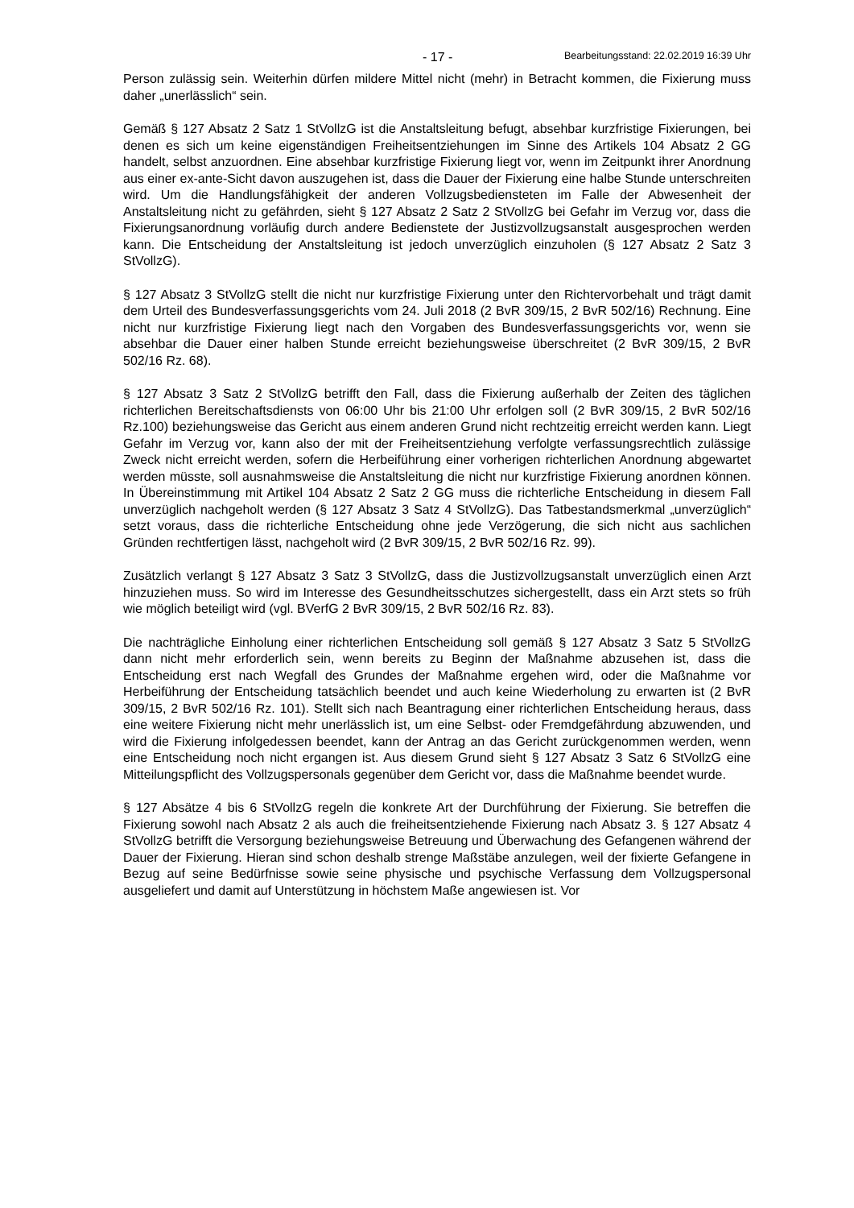- 17 - Bearbeitungsstand: 22.02.2019 16:39 Uhr
Person zulässig sein. Weiterhin dürfen mildere Mittel nicht (mehr) in Betracht kommen, die Fixierung muss daher „unerlässlich“ sein.
Gemäß § 127 Absatz 2 Satz 1 StVollzG ist die Anstaltsleitung befugt, absehbar kurzfristige Fixierungen, bei denen es sich um keine eigenständigen Freiheitsentziehungen im Sinne des Artikels 104 Absatz 2 GG handelt, selbst anzuordnen. Eine absehbar kurzfristige Fixierung liegt vor, wenn im Zeitpunkt ihrer Anordnung aus einer ex-ante-Sicht davon auszugehen ist, dass die Dauer der Fixierung eine halbe Stunde unterschreiten wird. Um die Handlungsfähigkeit der anderen Vollzugsbediensteten im Falle der Abwesenheit der Anstaltsleitung nicht zu gefährden, sieht § 127 Absatz 2 Satz 2 StVollzG bei Gefahr im Verzug vor, dass die Fixierungsanordnung vorläufig durch andere Bedienstete der Justizvollzugsanstalt ausgesprochen werden kann. Die Entscheidung der Anstaltsleitung ist jedoch unverzüglich einzuholen (§ 127 Absatz 2 Satz 3 StVollzG).
§ 127 Absatz 3 StVollzG stellt die nicht nur kurzfristige Fixierung unter den Richtervorbehalt und trägt damit dem Urteil des Bundesverfassungsgerichts vom 24. Juli 2018 (2 BvR 309/15, 2 BvR 502/16) Rechnung. Eine nicht nur kurzfristige Fixierung liegt nach den Vorgaben des Bundesverfassungsgerichts vor, wenn sie absehbar die Dauer einer halben Stunde erreicht beziehungsweise überschreitet (2 BvR 309/15, 2 BvR 502/16 Rz. 68).
§ 127 Absatz 3 Satz 2 StVollzG betrifft den Fall, dass die Fixierung außerhalb der Zeiten des täglichen richterlichen Bereitschaftsdiensts von 06:00 Uhr bis 21:00 Uhr erfolgen soll (2 BvR 309/15, 2 BvR 502/16 Rz.100) beziehungsweise das Gericht aus einem anderen Grund nicht rechtzeitig erreicht werden kann. Liegt Gefahr im Verzug vor, kann also der mit der Freiheitsentziehung verfolgte verfassungsrechtlich zulässige Zweck nicht erreicht werden, sofern die Herbeiführung einer vorherigen richterlichen Anordnung abgewartet werden müsste, soll ausnahmsweise die Anstaltsleitung die nicht nur kurzfristige Fixierung anordnen können. In Übereinstimmung mit Artikel 104 Absatz 2 Satz 2 GG muss die richterliche Entscheidung in diesem Fall unverzüglich nachgeholt werden (§ 127 Absatz 3 Satz 4 StVollzG). Das Tatbestandsmerkmal „unverzüglich“ setzt voraus, dass die richterliche Entscheidung ohne jede Verzögerung, die sich nicht aus sachlichen Gründen rechtfertigen lässt, nachgeholt wird (2 BvR 309/15, 2 BvR 502/16 Rz. 99).
Zusätzlich verlangt § 127 Absatz 3 Satz 3 StVollzG, dass die Justizvollzugsanstalt unverzüglich einen Arzt hinzuziehen muss. So wird im Interesse des Gesundheitsschutzes sichergestellt, dass ein Arzt stets so früh wie möglich beteiligt wird (vgl. BVerfG 2 BvR 309/15, 2 BvR 502/16 Rz. 83).
Die nachträgliche Einholung einer richterlichen Entscheidung soll gemäß § 127 Absatz 3 Satz 5 StVollzG dann nicht mehr erforderlich sein, wenn bereits zu Beginn der Maßnahme abzusehen ist, dass die Entscheidung erst nach Wegfall des Grundes der Maßnahme ergehen wird, oder die Maßnahme vor Herbeiführung der Entscheidung tatsächlich beendet und auch keine Wiederholung zu erwarten ist (2 BvR 309/15, 2 BvR 502/16 Rz. 101). Stellt sich nach Beantragung einer richterlichen Entscheidung heraus, dass eine weitere Fixierung nicht mehr unerlässlich ist, um eine Selbst- oder Fremdgefährdung abzuwenden, und wird die Fixierung infolgedessen beendet, kann der Antrag an das Gericht zurückgenommen werden, wenn eine Entscheidung noch nicht ergangen ist. Aus diesem Grund sieht § 127 Absatz 3 Satz 6 StVollzG eine Mitteilungspflicht des Vollzugspersonals gegenüber dem Gericht vor, dass die Maßnahme beendet wurde.
§ 127 Absätze 4 bis 6 StVollzG regeln die konkrete Art der Durchführung der Fixierung. Sie betreffen die Fixierung sowohl nach Absatz 2 als auch die freiheitsentziehende Fixierung nach Absatz 3. § 127 Absatz 4 StVollzG betrifft die Versorgung beziehungsweise Betreuung und Überwachung des Gefangenen während der Dauer der Fixierung. Hieran sind schon deshalb strenge Maßstäbe anzulegen, weil der fixierte Gefangene in Bezug auf seine Bedürfnisse sowie seine physische und psychische Verfassung dem Vollzugspersonal ausgeliefert und damit auf Unterstützung in höchstem Maße angewiesen ist. Vor